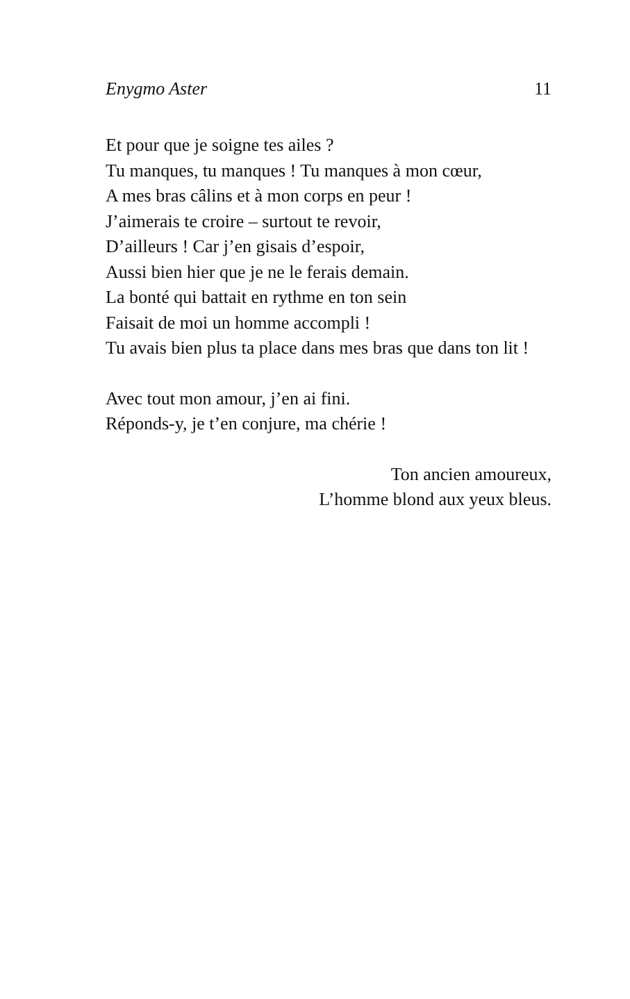Enygmo Aster 11
Et pour que je soigne tes ailes ?
Tu manques, tu manques ! Tu manques à mon cœur,
A mes bras câlins et à mon corps en peur !
J’aimerais te croire – surtout te revoir,
D’ailleurs ! Car j’en gisais d’espoir,
Aussi bien hier que je ne le ferais demain.
La bonté qui battait en rythme en ton sein
Faisait de moi un homme accompli !
Tu avais bien plus ta place dans mes bras que dans ton lit !
Avec tout mon amour, j’en ai fini.
Réponds-y, je t’en conjure, ma chérie !
Ton ancien amoureux,
L’homme blond aux yeux bleus.